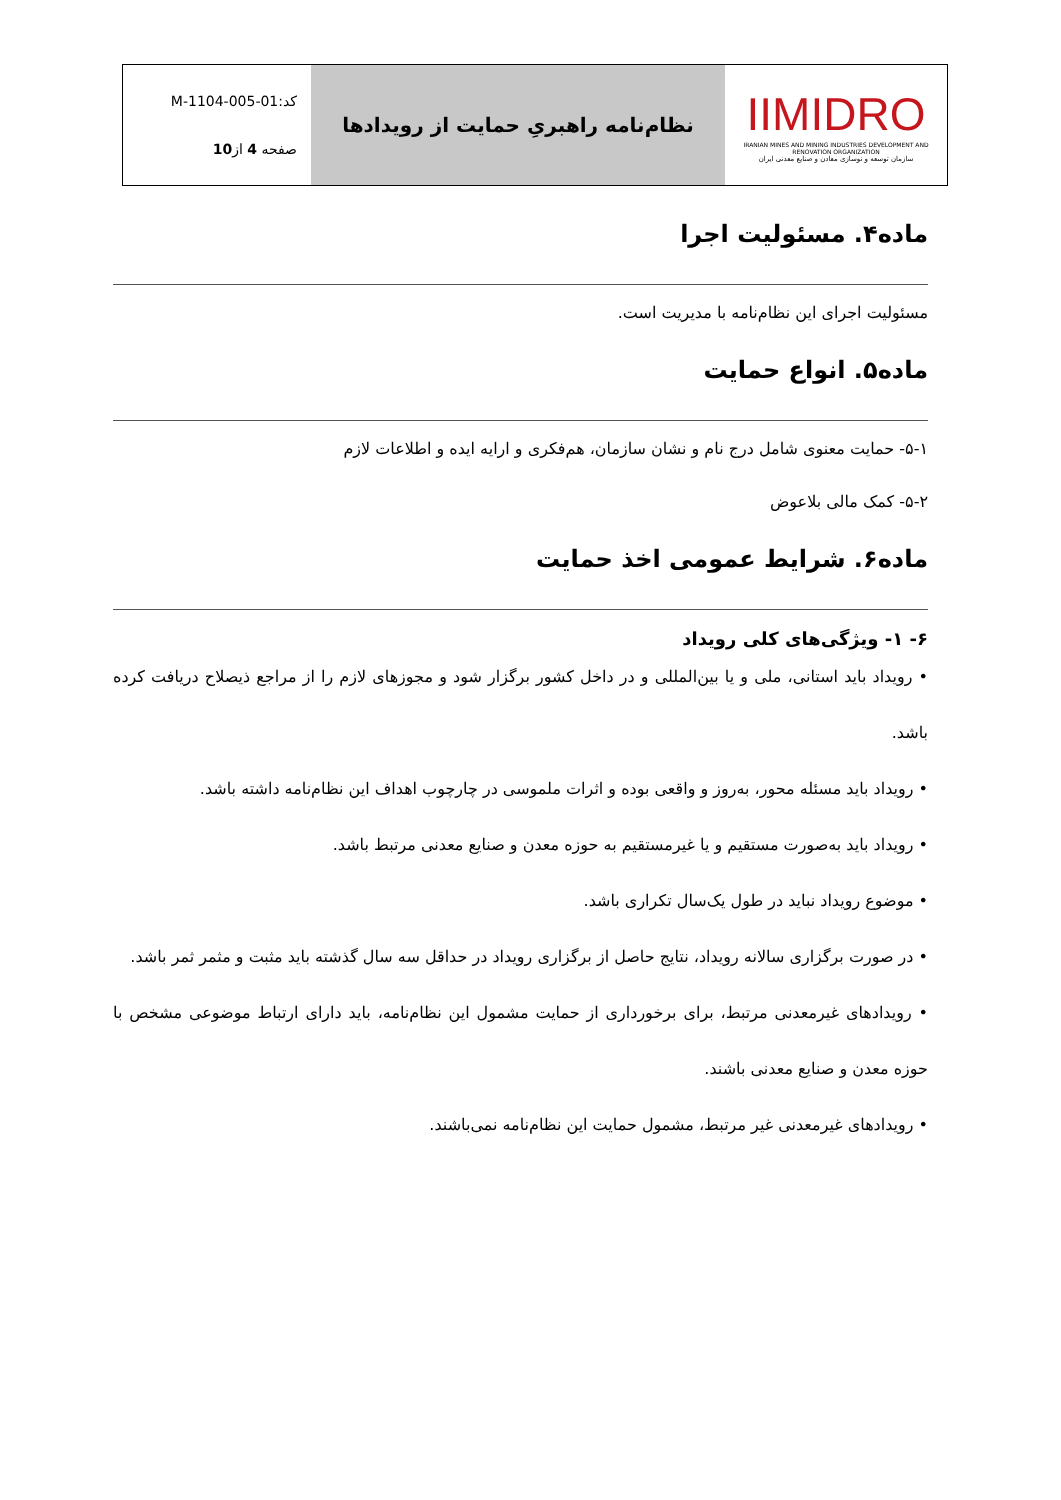| IIMIDRO IRANIAN MINES AND MINING INDUSTRIES DEVELOPMENT AND RENOVATION ORGANIZATION سازمان توسعه و نوسازی معادن و صنایع معدنی ایران | نظام‌نامه راهبریِ حمایت از رویدادها | کد:M-1104-005-01 صفحه 4 از 10 |
ماده۴. مسئولیت اجرا
مسئولیت اجرای این نظام‌نامه با مدیریت است.
ماده۵. انواع حمایت
۵-۱- حمایت معنوی شامل درج نام و نشان سازمان، هم‌فکری و ارایه ایده و اطلاعات لازم
۵-۲- کمک مالی بلاعوض
ماده۶. شرایط عمومی اخذ حمایت
۶- ۱- ویژگی‌های کلی رویداد
• رویداد باید استانی، ملی و یا بین‌المللی و در داخل کشور برگزار شود و مجوزهای لازم را از مراجع ذیصلاح دریافت کرده باشد.
• رویداد باید مسئله محور، به‌روز و واقعی بوده و اثرات ملموسی در چارچوب اهداف این نظام‌نامه داشته باشد.
• رویداد باید به‌صورت مستقیم و یا غیرمستقیم به حوزه معدن و صنایع معدنی مرتبط باشد.
• موضوع رویداد نباید در طول یک‌سال تکراری باشد.
• در صورت برگزاری سالانه رویداد، نتایج حاصل از برگزاری رویداد در حداقل سه سال گذشته باید مثبت و مثمر ثمر باشد.
• رویدادهای غیرمعدنی مرتبط، برای برخورداری از حمایت مشمول این نظام‌نامه، باید دارای ارتباط موضوعی مشخص با حوزه معدن و صنایع معدنی باشند.
• رویدادهای غیرمعدنی غیر مرتبط، مشمول حمایت این نظام‌نامه نمی‌باشند.